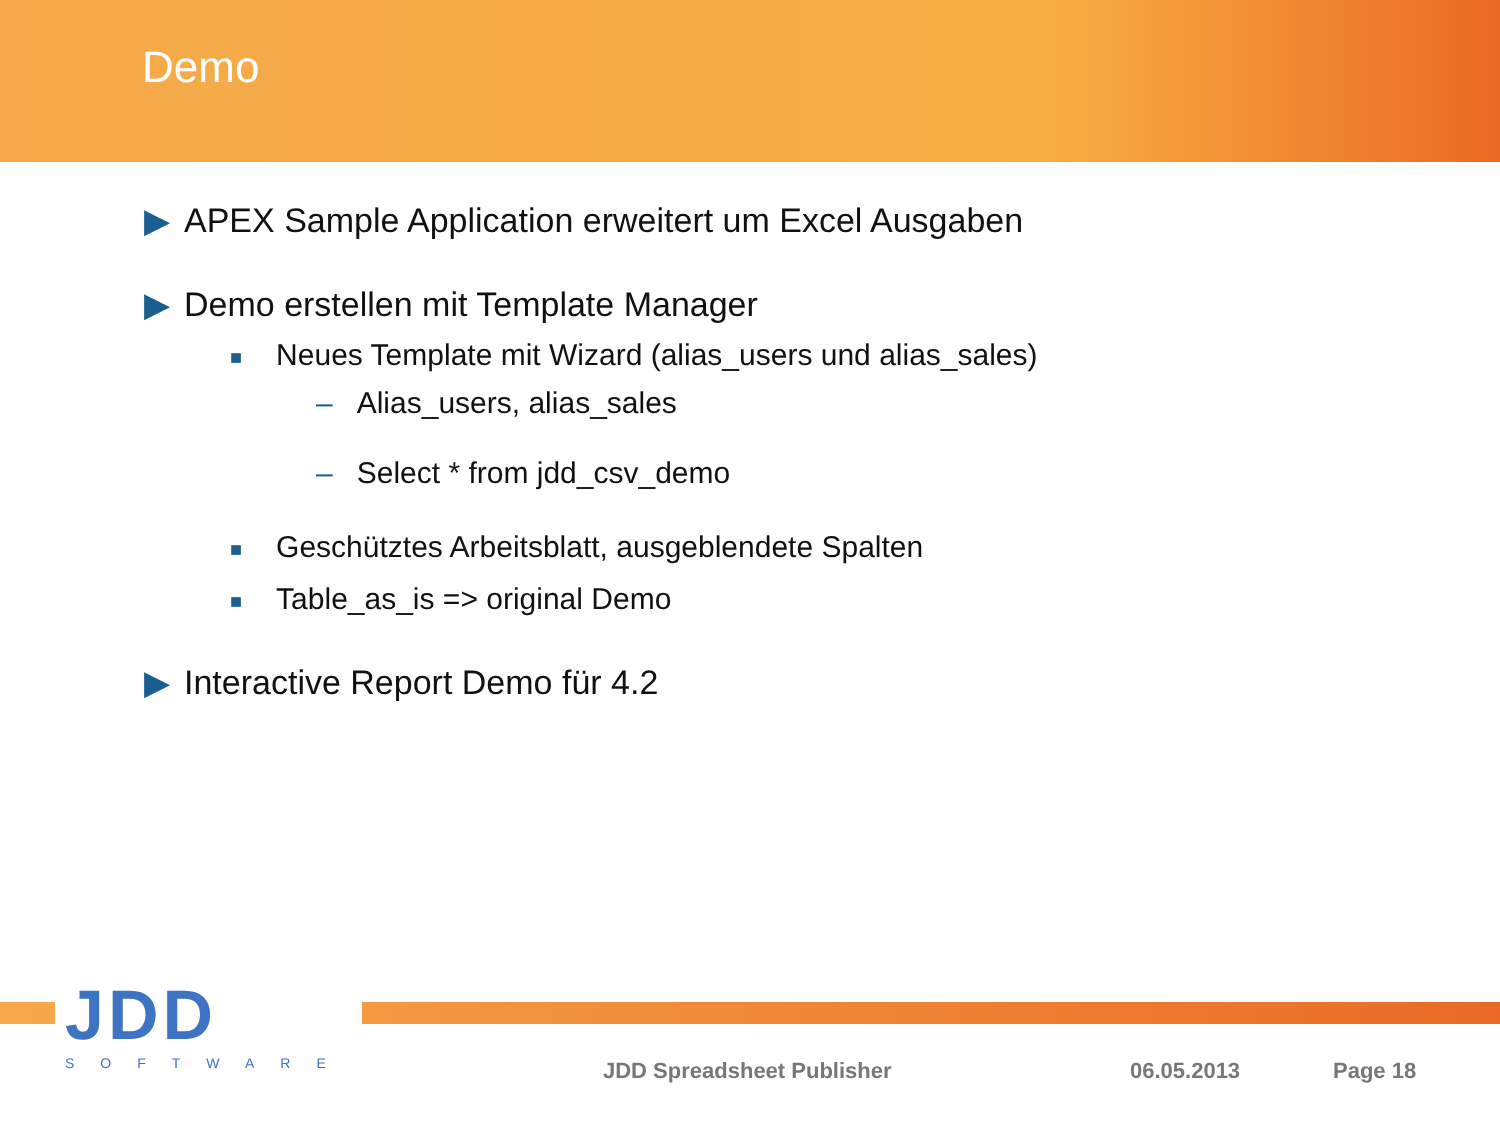Demo
▶ APEX Sample Application erweitert um Excel Ausgaben
▶ Demo erstellen mit Template Manager
■ Neues Template mit Wizard (alias_users und alias_sales)
– Alias_users, alias_sales
– Select * from jdd_csv_demo
■ Geschütztes Arbeitsblatt, ausgeblendete Spalten
■ Table_as_is => original Demo
▶ Interactive Report Demo für 4.2
JDD
SOFTWARE
JDD Spreadsheet Publisher 06.05.2013 Page 18